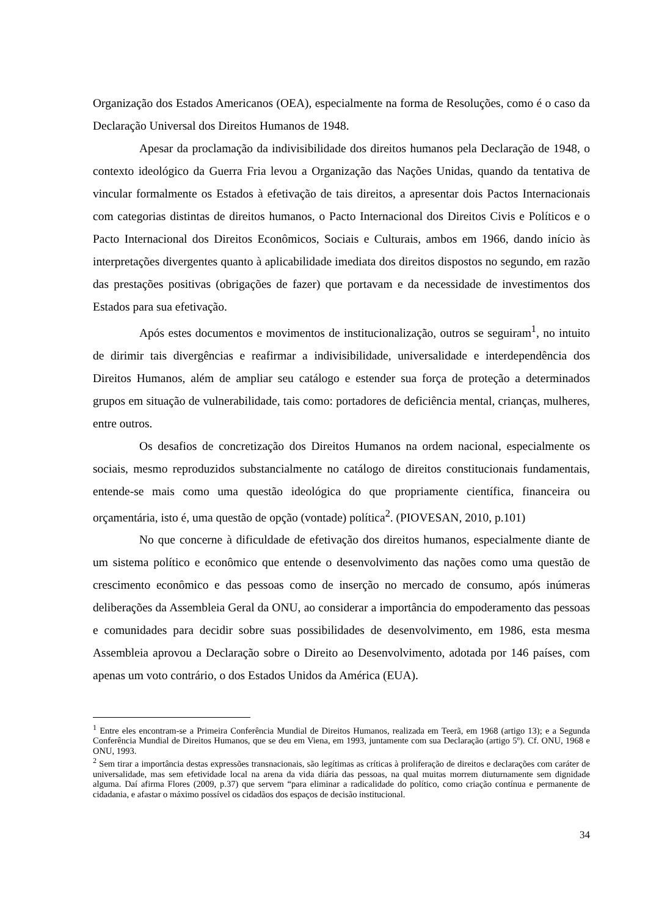Organização dos Estados Americanos (OEA), especialmente na forma de Resoluções, como é o caso da Declaração Universal dos Direitos Humanos de 1948.
Apesar da proclamação da indivisibilidade dos direitos humanos pela Declaração de 1948, o contexto ideológico da Guerra Fria levou a Organização das Nações Unidas, quando da tentativa de vincular formalmente os Estados à efetivação de tais direitos, a apresentar dois Pactos Internacionais com categorias distintas de direitos humanos, o Pacto Internacional dos Direitos Civis e Políticos e o Pacto Internacional dos Direitos Econômicos, Sociais e Culturais, ambos em 1966, dando início às interpretações divergentes quanto à aplicabilidade imediata dos direitos dispostos no segundo, em razão das prestações positivas (obrigações de fazer) que portavam e da necessidade de investimentos dos Estados para sua efetivação.
Após estes documentos e movimentos de institucionalização, outros se seguiram<sup>1</sup>, no intuito de dirimir tais divergências e reafirmar a indivisibilidade, universalidade e interdependência dos Direitos Humanos, além de ampliar seu catálogo e estender sua força de proteção a determinados grupos em situação de vulnerabilidade, tais como: portadores de deficiência mental, crianças, mulheres, entre outros.
Os desafios de concretização dos Direitos Humanos na ordem nacional, especialmente os sociais, mesmo reproduzidos substancialmente no catálogo de direitos constitucionais fundamentais, entende-se mais como uma questão ideológica do que propriamente científica, financeira ou orçamentária, isto é, uma questão de opção (vontade) política<sup>2</sup>. (PIOVESAN, 2010, p.101)
No que concerne à dificuldade de efetivação dos direitos humanos, especialmente diante de um sistema político e econômico que entende o desenvolvimento das nações como uma questão de crescimento econômico e das pessoas como de inserção no mercado de consumo, após inúmeras deliberações da Assembleia Geral da ONU, ao considerar a importância do empoderamento das pessoas e comunidades para decidir sobre suas possibilidades de desenvolvimento, em 1986, esta mesma Assembleia aprovou a Declaração sobre o Direito ao Desenvolvimento, adotada por 146 países, com apenas um voto contrário, o dos Estados Unidos da América (EUA).
<sup>1</sup> Entre eles encontram-se a Primeira Conferência Mundial de Direitos Humanos, realizada em Teerã, em 1968 (artigo 13); e a Segunda Conferência Mundial de Direitos Humanos, que se deu em Viena, em 1993, juntamente com sua Declaração (artigo 5º). Cf. ONU, 1968 e ONU, 1993.
<sup>2</sup> Sem tirar a importância destas expressões transnacionais, são legítimas as críticas à proliferação de direitos e declarações com caráter de universalidade, mas sem efetividade local na arena da vida diária das pessoas, na qual muitas morrem diuturnamente sem dignidade alguma. Daí afirma Flores (2009, p.37) que servem “para eliminar a radicalidade do político, como criação contínua e permanente de cidadania, e afastar o máximo possível os cidadãos dos espaços de decisão institucional.
34